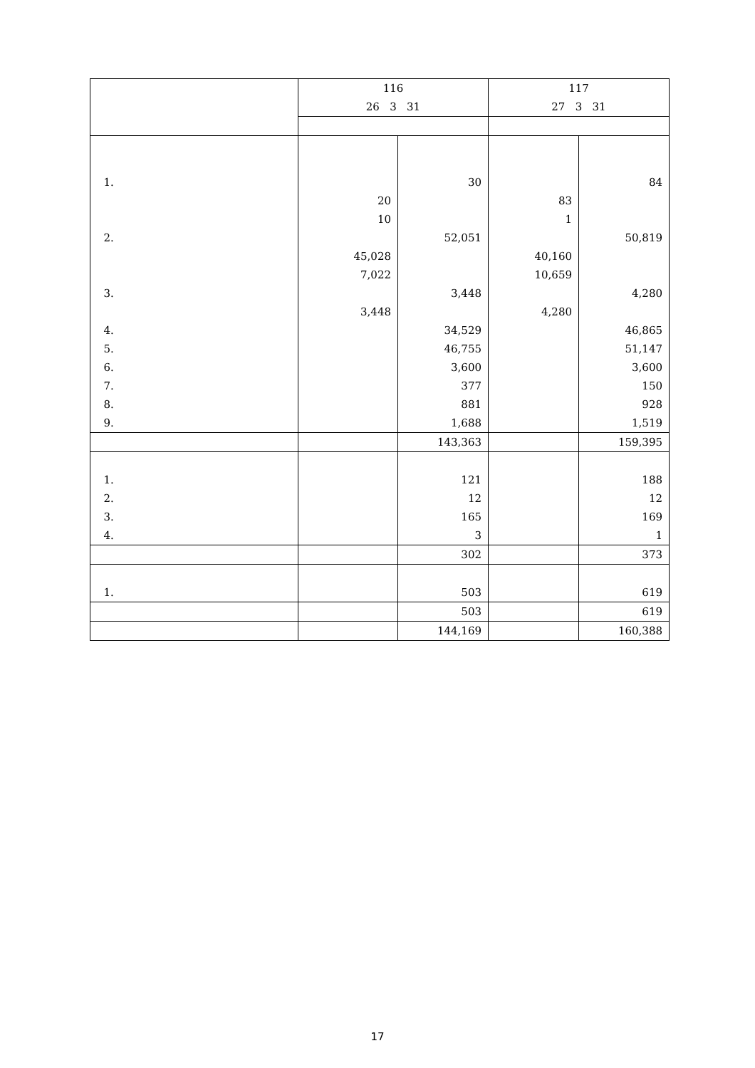| | 116 26 3 31 | | 117 27 3 31 | |
| --- | --- | --- | --- | --- |
| 1. | | 30 | | 84 |
| | 20 | | 83 | |
| | 10 | | 1 | |
| 2. | | 52,051 | | 50,819 |
| | 45,028 | | 40,160 | |
| | 7,022 | | 10,659 | |
| 3. | | 3,448 | | 4,280 |
| | 3,448 | | 4,280 | |
| 4. | | 34,529 | | 46,865 |
| 5. | | 46,755 | | 51,147 |
| 6. | | 3,600 | | 3,600 |
| 7. | | 377 | | 150 |
| 8. | | 881 | | 928 |
| 9. | | 1,688 | | 1,519 |
| | | 143,363 | | 159,395 |
| 1. | | 121 | | 188 |
| 2. | | 12 | | 12 |
| 3. | | 165 | | 169 |
| 4. | | 3 | | 1 |
| | | 302 | | 373 |
| 1. | | 503 | | 619 |
| | | 503 | | 619 |
| | | 144,169 | | 160,388 |
17